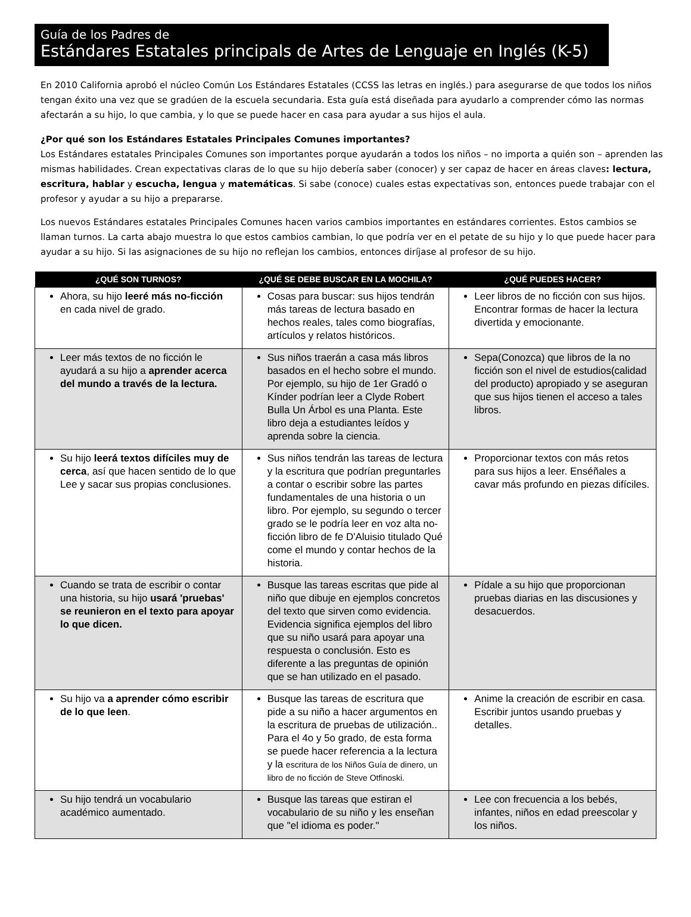Guía de los Padres de
Estándares Estatales principals de Artes de Lenguaje en Inglés (K-5)
En 2010 California aprobó el núcleo Común Los Estándares Estatales (CCSS las letras en inglés.) para asegurarse de que todos los niños tengan éxito una vez que se gradúen de la escuela secundaria. Esta guía está diseñada para ayudarlo a comprender cómo las normas afectarán a su hijo, lo que cambia, y lo que se puede hacer en casa para ayudar a sus hijos el aula.
¿Por qué son los Estándares Estatales Principales Comunes importantes?
Los Estándares estatales Principales Comunes son importantes porque ayudarán a todos los niños – no importa a quién son – aprenden las mismas habilidades. Crean expectativas claras de lo que su hijo debería saber (conocer) y ser capaz de hacer en áreas claves: lectura, escritura, hablar y escucha, lengua y matemáticas. Si sabe (conoce) cuales estas expectativas son, entonces puede trabajar con el profesor y ayudar a su hijo a prepararse.
Los nuevos Estándares estatales Principales Comunes hacen varios cambios importantes en estándares corrientes. Estos cambios se llaman turnos. La carta abajo muestra lo que estos cambios cambian, lo que podría ver en el petate de su hijo y lo que puede hacer para ayudar a su hijo. Si las asignaciones de su hijo no reflejan los cambios, entonces diríjase al profesor de su hijo.
| ¿QUÉ SON TURNOS? | ¿QUÉ SE DEBE BUSCAR EN LA MOCHILA? | ¿QUÉ PUEDES HACER? |
| --- | --- | --- |
| Ahora, su hijo leeré más no-ficción en cada nivel de grado. | Cosas para buscar: sus hijos tendrán más tareas de lectura basado en hechos reales, tales como biografías, artículos y relatos históricos. | Leer libros de no ficción con sus hijos. Encontrar formas de hacer la lectura divertida y emocionante. |
| Leer más textos de no ficción le ayudará a su hijo a aprender acerca del mundo a través de la lectura. | Sus niños traerán a casa más libros basados en el hecho sobre el mundo. Por ejemplo, su hijo de 1er Gradó o Kínder podrían leer a Clyde Robert Bulla Un Árbol es una Planta. Este libro deja a estudiantes leídos y aprenda sobre la ciencia. | Sepa(Conozca) que libros de la no ficción son el nivel de estudios(calidad del producto) apropiado y se aseguran que sus hijos tienen el acceso a tales libros. |
| Su hijo leerá textos difíciles muy de cerca , así que hacen sentido de lo que Lee y sacar sus propias conclusiones. | Sus niños tendrán las tareas de lectura y la escritura que podrían preguntarles a contar o escribir sobre las partes fundamentales de una historia o un libro. Por ejemplo, su segundo o tercer grado se le podría leer en voz alta no-ficción libro de fe D'Aluisio titulado Qué come el mundo y contar hechos de la historia. | Proporcionar textos con más retos para sus hijos a leer. Enséñales a cavar más profundo en piezas difíciles. |
| Cuando se trata de escribir o contar una historia, su hijo usará 'pruebas' se reunieron en el texto para apoyar lo que dicen. | Busque las tareas escritas que pide al niño que dibuje en ejemplos concretos del texto que sirven como evidencia. Evidencia significa ejemplos del libro que su niño usará para apoyar una respuesta o conclusión. Esto es diferente a las preguntas de opinión que se han utilizado en el pasado. | Pídale a su hijo que proporcionan pruebas diarias en las discusiones y desacuerdos. |
| Su hijo va a aprender cómo escribir de lo que leen . | Busque las tareas de escritura que pide a su niño a hacer argumentos en la escritura de pruebas de utilización.. Para el 4o y 5o grado, de esta forma se puede hacer referencia a la lectura y la escritura de los Niños Guía de dinero, un libro de no ficción de Steve Otfinoski. | Anime la creación de escribir en casa. Escribir juntos usando pruebas y detalles. |
| Su hijo tendrá un vocabulario académico aumentado. | Busque las tareas que estiran el vocabulario de su niño y les enseñan que "el idioma es poder." | Lee con frecuencia a los bebés, infantes, niños en edad preescolar y los niños. |